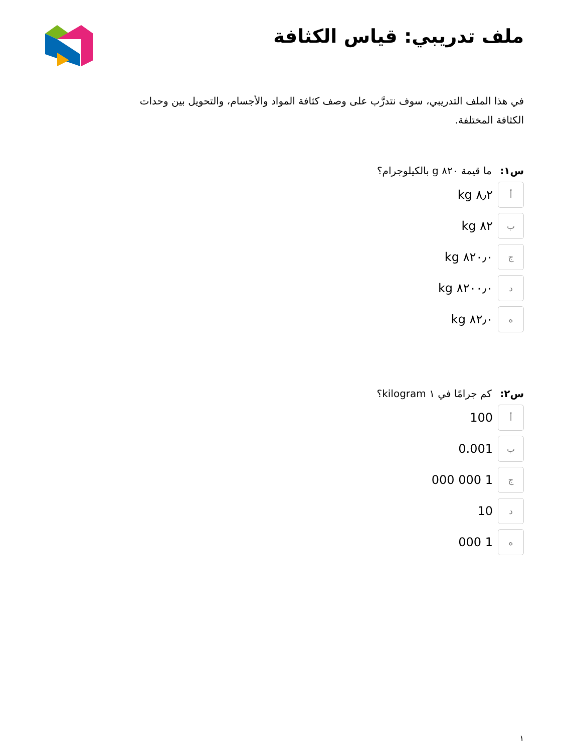ملف تدريبي: قياس الكثافة
في هذا الملف التدريبي، سوف نتدرَّب على وصف كثافة المواد والأجسام، والتحويل بين وحدات الكثافة المختلفة.
س١: ما قيمة ٨٢٠ g بالكيلوجرام؟
أ
٨٫٢ kg
ب
٨٢ kg
ج
٨٢٠٫٠ kg
د
٨٢٠٠٫٠ kg
ه
٨٢٫٠ kg
س٢: كم جرامًا في ١ kilogram؟
أ
100
ب
0.001
ج
1 000 000
د
10
ه
1 000
١